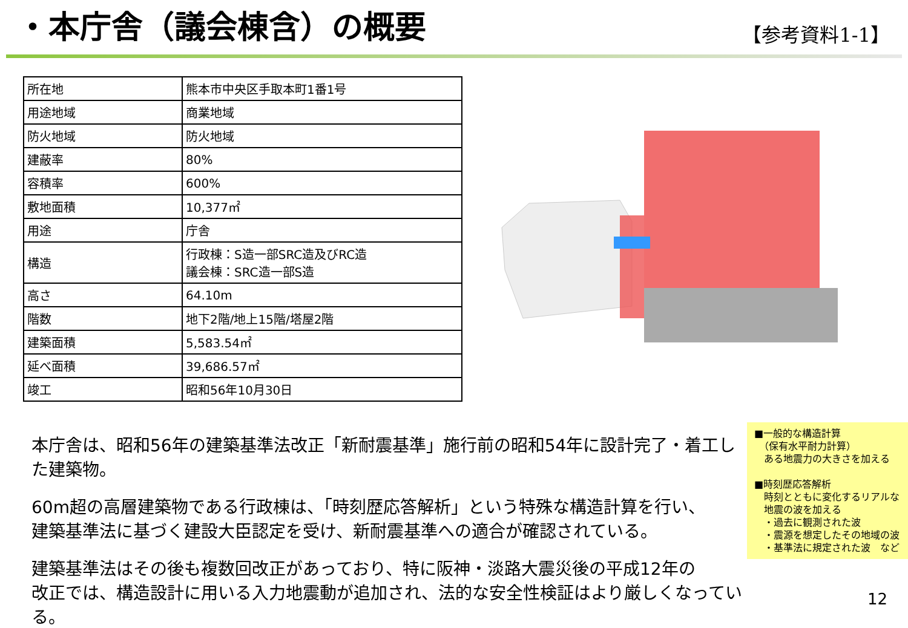・本庁舎（議会棟含）の概要
【参考資料1-1】
| 所在地 | 熊本市中央区手取本町1番1号 |
| 用途地域 | 商業地域 |
| 防火地域 | 防火地域 |
| 建蔽率 | 80% |
| 容積率 | 600% |
| 敷地面積 | 10,377㎡ |
| 用途 | 庁舎 |
| 構造 | 行政棟：S造一部SRC造及びRC造 議会棟：SRC造一部S造 |
| 高さ | 64.10m |
| 階数 | 地下2階/地上15階/塔屋2階 |
| 建築面積 | 5,583.54㎡ |
| 延べ面積 | 39,686.57㎡ |
| 竣工 | 昭和56年10月30日 |
本庁舎は、昭和56年の建築基準法改正「新耐震基準」施行前の昭和54年に設計完了・着工した建築物。
60m超の高層建築物である行政棟は、「時刻歴応答解析」という特殊な構造計算を行い、
建築基準法に基づく建設大臣認定を受け、新耐震基準への適合が確認されている。
建築基準法はその後も複数回改正があっており、特に阪神・淡路大震災後の平成12年の
改正では、構造設計に用いる入力地震動が追加され、法的な安全性検証はより厳しくなっている。
■一般的な構造計算
　（保有水平耐力計算）
　ある地震力の大きさを加える
■時刻歴応答解析
　時刻とともに変化するリアルな
　地震の波を加える
　・過去に観測された波
　・震源を想定したその地域の波
　・基準法に規定された波　など
12